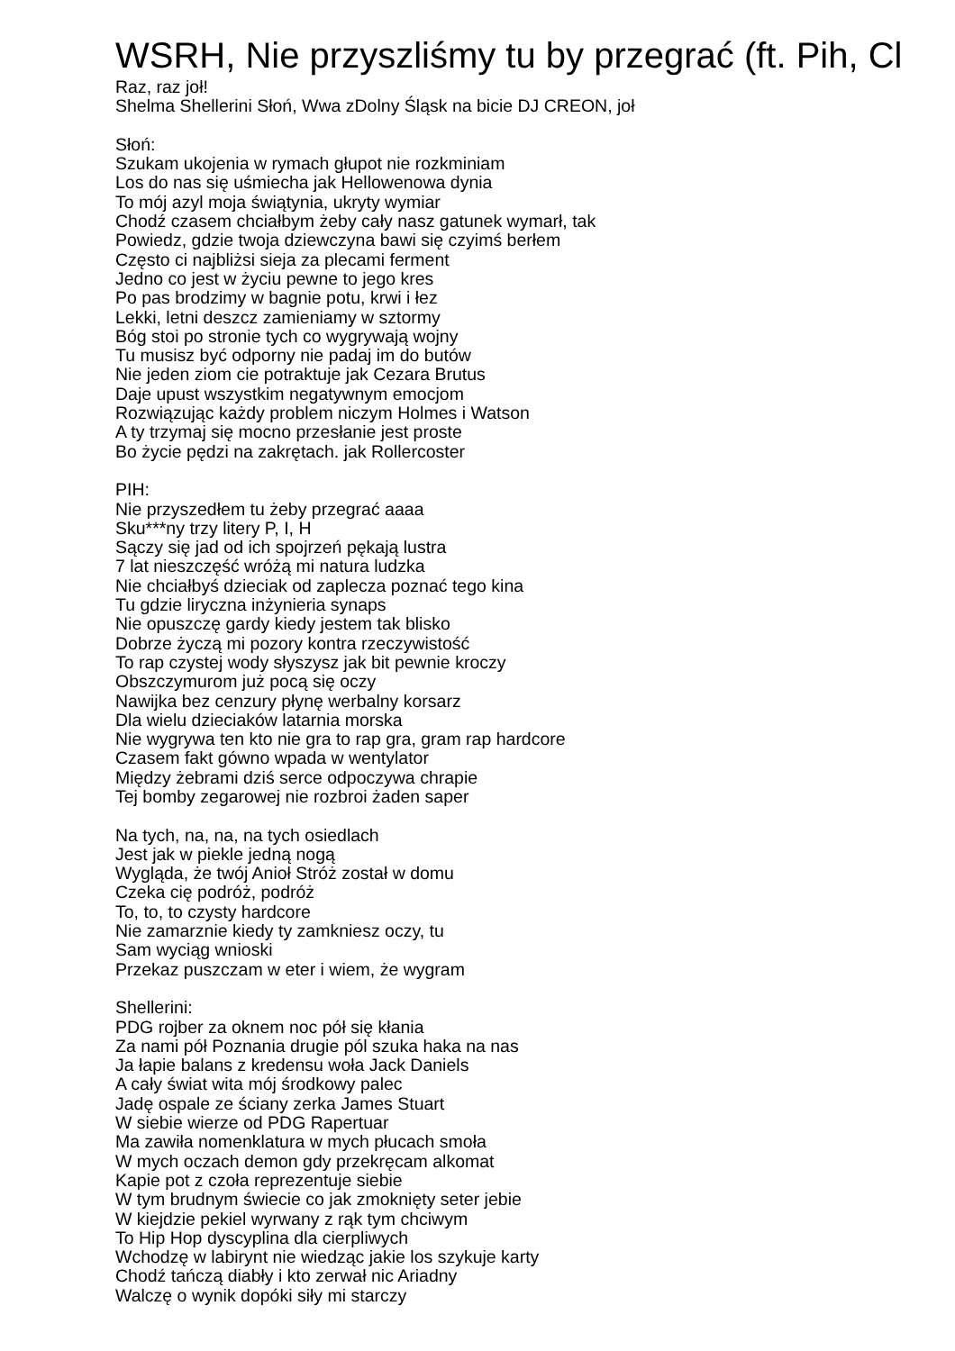WSRH, Nie przyszliśmy tu by przegrać (ft. Pih, Cl
Raz, raz joł! Shelma Shellerini Słoń, Wwa zDolny Śląsk na bicie DJ CREON, joł Słoń: Szukam ukojenia w rymach głupot nie rozkminiam Los do nas się uśmiecha jak Hellowenowa dynia To mój azyl moja świątynia, ukryty wymiar Chodź czasem chciałbym żeby cały nasz gatunek wymarł, tak Powiedz, gdzie twoja dziewczyna bawi się czyimś berłem Często ci najbliżsi sieja za plecami ferment Jedno co jest w życiu pewne to jego kres Po pas brodzimy w bagnie potu, krwi i łez Lekki, letni deszcz zamieniamy w sztormy Bóg stoi po stronie tych co wygrywają wojny Tu musisz być odporny nie padaj im do butów Nie jeden ziom cie potraktuje jak Cezara Brutus Daje upust wszystkim negatywnym emocjom Rozwiązując każdy problem niczym Holmes i Watson A ty trzymaj się mocno przesłanie jest proste Bo życie pędzi na zakrętach. jak Rollercoster PIH: Nie przyszedłem tu żeby przegrać aaaa Sku***ny trzy litery P, I, H Sączy się jad od ich spojrzeń pękają lustra 7 lat nieszczęść wróżą mi natura ludzka Nie chciałbyś dzieciak od zaplecza poznać tego kina Tu gdzie liryczna inżynieria synaps Nie opuszczę gardy kiedy jestem tak blisko Dobrze życzą mi pozory kontra rzeczywistość To rap czystej wody słyszysz jak bit pewnie kroczy Obszczymurom już pocą się oczy Nawijka bez cenzury płynę werbalny korsarz Dla wielu dzieciaków latarnia morska Nie wygrywa ten kto nie gra to rap gra, gram rap hardcore Czasem fakt gówno wpada w wentylator Między żebrami dziś serce odpoczywa chrapie Tej bomby zegarowej nie rozbroi żaden saper Na tych, na, na, na tych osiedlach Jest jak w piekle jedną nogą Wygląda, że twój Anioł Stróż został w domu Czeka cię podróż, podróż To, to, to czysty hardcore Nie zamarznie kiedy ty zamkniesz oczy, tu Sam wyciąg wnioski Przekaz puszczam w eter i wiem, że wygram Shellerini: PDG rojber za oknem noc pół się kłania Za nami pół Poznania drugie pól szuka haka na nas Ja łapie balans z kredensu woła Jack Daniels A cały świat wita mój środkowy palec Jadę ospale ze ściany zerka James Stuart W siebie wierze od PDG Rapertuar Ma zawiła nomenklatura w mych płucach smoła W mych oczach demon gdy przekręcam alkomat Kapie pot z czoła reprezentuje siebie W tym brudnym świecie co jak zmoknięty seter jebie W kiejdzie pekiel wyrwany z rąk tym chciwym To Hip Hop dyscyplina dla cierpliwych Wchodzę w labirynt nie wiedząc jakie los szykuje karty Chodź tańczą diabły i kto zerwał nic Ariadny Walczę o wynik dopóki siły mi starczy